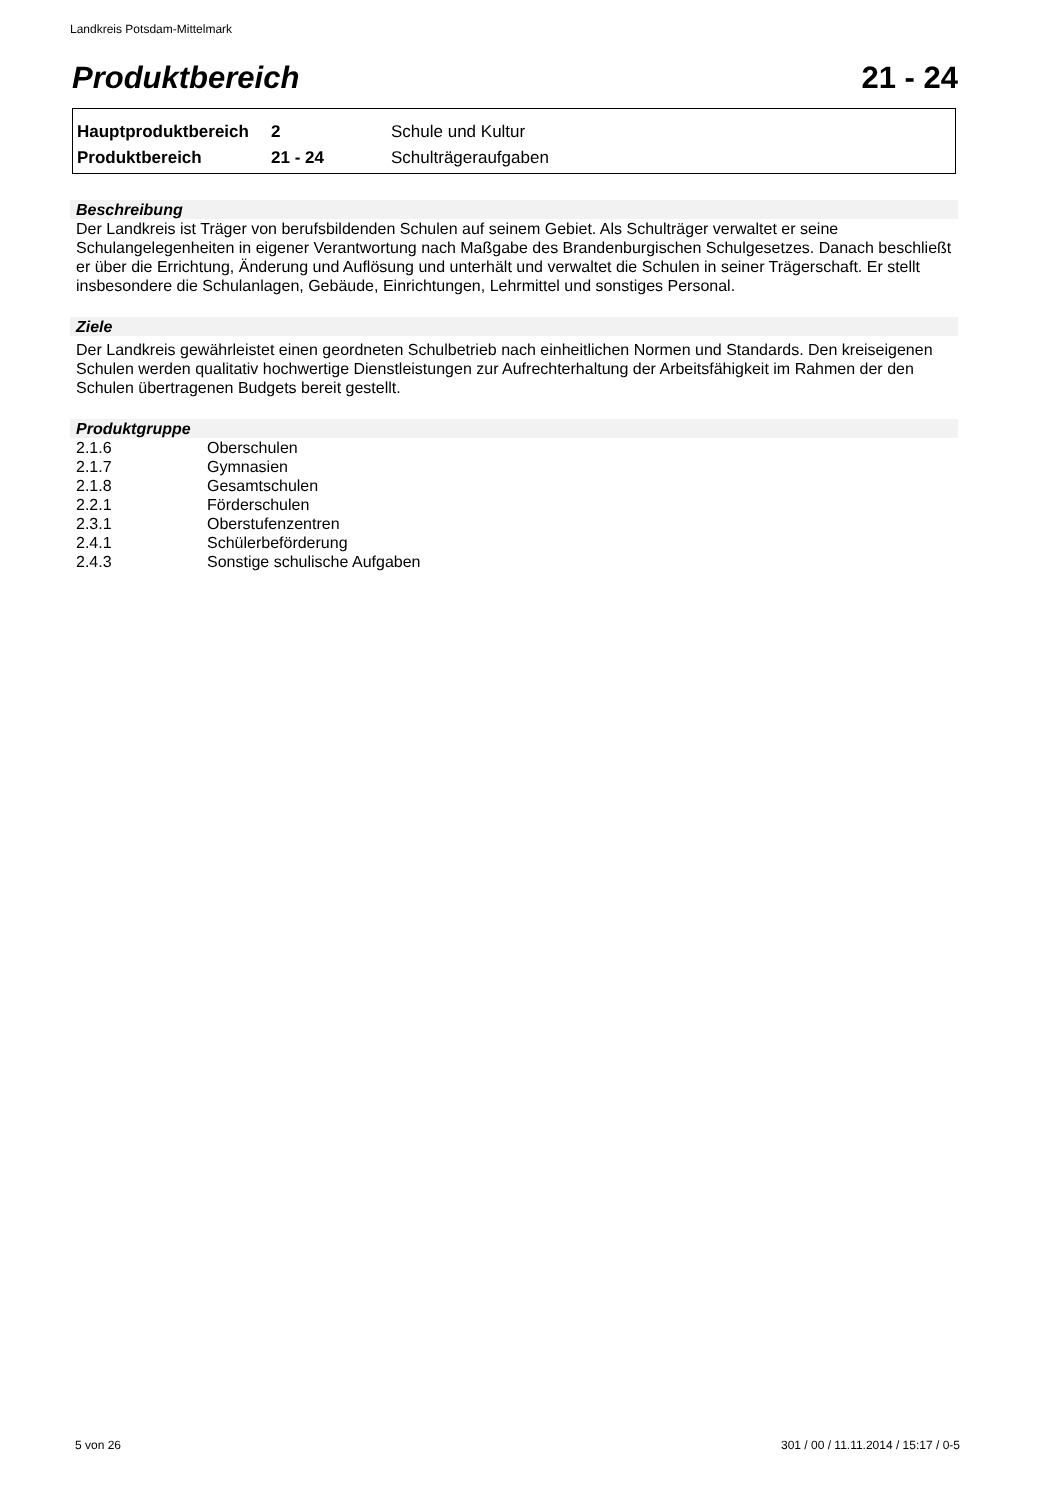Landkreis Potsdam-Mittelmark
Produktbereich 21 - 24
| Hauptproduktbereich | 2 | Schule und Kultur |
| Produktbereich | 21 - 24 | Schulträgeraufgaben |
Beschreibung
Der Landkreis ist Träger von berufsbildenden Schulen auf seinem Gebiet. Als Schulträger verwaltet er seine Schulangelegenheiten in eigener Verantwortung nach Maßgabe des Brandenburgischen Schulgesetzes. Danach beschließt er über die Errichtung, Änderung und Auflösung und unterhält und verwaltet die Schulen in seiner Trägerschaft. Er stellt insbesondere die Schulanlagen, Gebäude, Einrichtungen, Lehrmittel und sonstiges Personal.
Ziele
Der Landkreis gewährleistet einen geordneten Schulbetrieb nach einheitlichen Normen und Standards. Den kreiseigenen Schulen werden qualitativ hochwertige Dienstleistungen zur Aufrechterhaltung der Arbeitsfähigkeit im Rahmen der den Schulen übertragenen Budgets bereit gestellt.
Produktgruppe
| 2.1.6 | Oberschulen |
| 2.1.7 | Gymnasien |
| 2.1.8 | Gesamtschulen |
| 2.2.1 | Förderschulen |
| 2.3.1 | Oberstufenzentren |
| 2.4.1 | Schülerbeförderung |
| 2.4.3 | Sonstige schulische Aufgaben |
5 von 26 301 / 00 / 11.11.2014 / 15:17 / 0-5